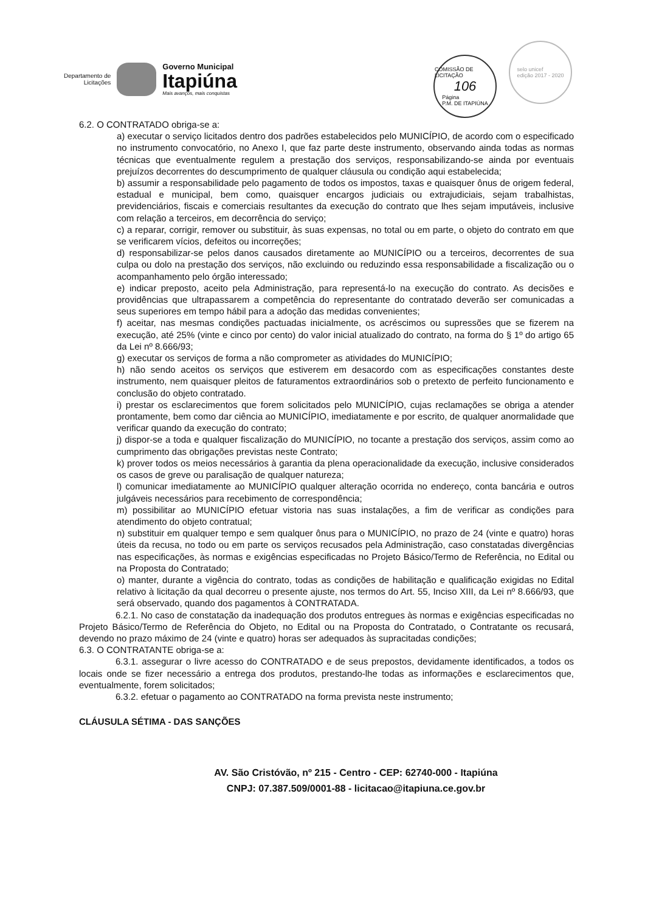Departamento de
Licitações
Governo Municipal
Itapiúna
Mais avanços, mais conquistas
COMISSÃO DE LICITAÇÃO
106 Página
P.M. DE ITAPIÚNA selo unicef
edição 2017 - 2020
6.2. O CONTRATADO obriga-se a:
a) executar o serviço licitados dentro dos padrões estabelecidos pelo MUNICÍPIO, de acordo com o especificado no instrumento convocatório, no Anexo I, que faz parte deste instrumento, observando ainda todas as normas técnicas que eventualmente regulem a prestação dos serviços, responsabilizando-se ainda por eventuais prejuízos decorrentes do descumprimento de qualquer cláusula ou condição aqui estabelecida;
b) assumir a responsabilidade pelo pagamento de todos os impostos, taxas e quaisquer ônus de origem federal, estadual e municipal, bem como, quaisquer encargos judiciais ou extrajudiciais, sejam trabalhistas, previdenciários, fiscais e comerciais resultantes da execução do contrato que lhes sejam imputáveis, inclusive com relação a terceiros, em decorrência do serviço;
c) a reparar, corrigir, remover ou substituir, às suas expensas, no total ou em parte, o objeto do contrato em que se verificarem vícios, defeitos ou incorreções;
d) responsabilizar-se pelos danos causados diretamente ao MUNICÍPIO ou a terceiros, decorrentes de sua culpa ou dolo na prestação dos serviços, não excluindo ou reduzindo essa responsabilidade a fiscalização ou o acompanhamento pelo órgão interessado;
e) indicar preposto, aceito pela Administração, para representá-lo na execução do contrato. As decisões e providências que ultrapassarem a competência do representante do contratado deverão ser comunicadas a seus superiores em tempo hábil para a adoção das medidas convenientes;
f) aceitar, nas mesmas condições pactuadas inicialmente, os acréscimos ou supressões que se fizerem na execução, até 25% (vinte e cinco por cento) do valor inicial atualizado do contrato, na forma do § 1º do artigo 65 da Lei nº 8.666/93;
g) executar os serviços de forma a não comprometer as atividades do MUNICÍPIO;
h) não sendo aceitos os serviços que estiverem em desacordo com as especificações constantes deste instrumento, nem quaisquer pleitos de faturamentos extraordinários sob o pretexto de perfeito funcionamento e conclusão do objeto contratado.
i) prestar os esclarecimentos que forem solicitados pelo MUNICÍPIO, cujas reclamações se obriga a atender prontamente, bem como dar ciência ao MUNICÍPIO, imediatamente e por escrito, de qualquer anormalidade que verificar quando da execução do contrato;
j) dispor-se a toda e qualquer fiscalização do MUNICÍPIO, no tocante a prestação dos serviços, assim como ao cumprimento das obrigações previstas neste Contrato;
k) prover todos os meios necessários à garantia da plena operacionalidade da execução, inclusive considerados os casos de greve ou paralisação de qualquer natureza;
l) comunicar imediatamente ao MUNICÍPIO qualquer alteração ocorrida no endereço, conta bancária e outros julgáveis necessários para recebimento de correspondência;
m) possibilitar ao MUNICÍPIO efetuar vistoria nas suas instalações, a fim de verificar as condições para atendimento do objeto contratual;
n) substituir em qualquer tempo e sem qualquer ônus para o MUNICÍPIO, no prazo de 24 (vinte e quatro) horas úteis da recusa, no todo ou em parte os serviços recusados pela Administração, caso constatadas divergências nas especificações, às normas e exigências especificadas no Projeto Básico/Termo de Referência, no Edital ou na Proposta do Contratado;
o) manter, durante a vigência do contrato, todas as condições de habilitação e qualificação exigidas no Edital relativo à licitação da qual decorreu o presente ajuste, nos termos do Art. 55, Inciso XIII, da Lei nº 8.666/93, que será observado, quando dos pagamentos à CONTRATADA.
6.2.1. No caso de constatação da inadequação dos produtos entregues às normas e exigências especificadas no Projeto Básico/Termo de Referência do Objeto, no Edital ou na Proposta do Contratado, o Contratante os recusará, devendo no prazo máximo de 24 (vinte e quatro) horas ser adequados às supracitadas condições;
6.3. O CONTRATANTE obriga-se a:
6.3.1. assegurar o livre acesso do CONTRATADO e de seus prepostos, devidamente identificados, a todos os locais onde se fizer necessário a entrega dos produtos, prestando-lhe todas as informações e esclarecimentos que, eventualmente, forem solicitados;
6.3.2. efetuar o pagamento ao CONTRATADO na forma prevista neste instrumento;
CLÁUSULA SÉTIMA - DAS SANÇÕES
AV. São Cristóvão, nº 215 - Centro - CEP: 62740-000 - Itapiúna
CNPJ: 07.387.509/0001-88 - licitacao@itapiuna.ce.gov.br